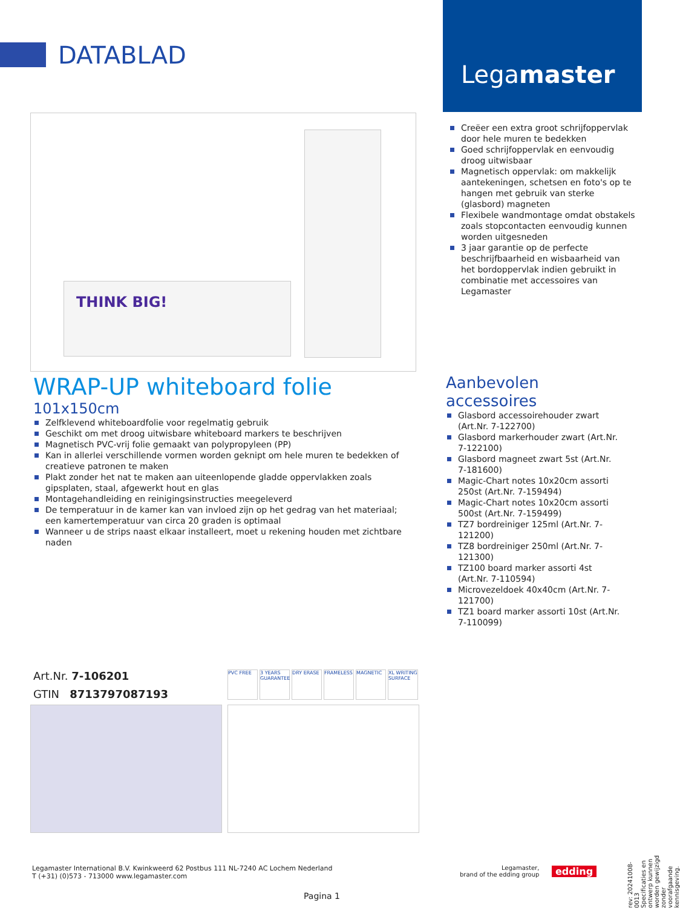DATABLAD
Legamaster
THINK BIG!
Creëer een extra groot schrijfoppervlak door hele muren te bedekken
Goed schrijfoppervlak en eenvoudig droog uitwisbaar
Magnetisch oppervlak: om makkelijk aantekeningen, schetsen en foto's op te hangen met gebruik van sterke (glasbord) magneten
Flexibele wandmontage omdat obstakels zoals stopcontacten eenvoudig kunnen worden uitgesneden
3 jaar garantie op de perfecte beschrijfbaarheid en wisbaarheid van het bordoppervlak indien gebruikt in combinatie met accessoires van Legamaster
WRAP-UP whiteboard folie
101x150cm
Zelfklevend whiteboardfolie voor regelmatig gebruik
Geschikt om met droog uitwisbare whiteboard markers te beschrijven
Magnetisch PVC-vrij folie gemaakt van polypropyleen (PP)
Kan in allerlei verschillende vormen worden geknipt om hele muren te bedekken of creatieve patronen te maken
Plakt zonder het nat te maken aan uiteenlopende gladde oppervlakken zoals gipsplaten, staal, afgewerkt hout en glas
Montagehandleiding en reinigingsinstructies meegeleverd
De temperatuur in de kamer kan van invloed zijn op het gedrag van het materiaal; een kamertemperatuur van circa 20 graden is optimaal
Wanneer u de strips naast elkaar installeert, moet u rekening houden met zichtbare naden
Aanbevolen accessoires
Glasbord accessoirehouder zwart (Art.Nr. 7-122700)
Glasbord markerhouder zwart (Art.Nr. 7-122100)
Glasbord magneet zwart 5st (Art.Nr. 7-181600)
Magic-Chart notes 10x20cm assorti 250st (Art.Nr. 7-159494)
Magic-Chart notes 10x20cm assorti 500st (Art.Nr. 7-159499)
TZ7 bordreiniger 125ml (Art.Nr. 7-121200)
TZ8 bordreiniger 250ml (Art.Nr. 7-121300)
TZ100 board marker assorti 4st (Art.Nr. 7-110594)
Microvezeldoek 40x40cm (Art.Nr. 7-121700)
TZ1 board marker assorti 10st (Art.Nr. 7-110099)
Art.Nr. 7-106201
GTIN 8713797087193
PVC FREE 3 YEARS GUARANTEE
DRY ERASE FRAMELESS MAGNETIC XL WRITING SURFACE
rev: 20241008-0013 Specificaties en ontwerp kunnen worden gewijzigd zonder voorafgaande kennisgeving.
Legamaster International B.V. Kwinkweerd 62 Postbus 111 NL-7240 AC Lochem Nederland
T (+31) (0)573 - 713000 www.legamaster.com
Legamaster,
brand of the edding group
edding
Pagina 1